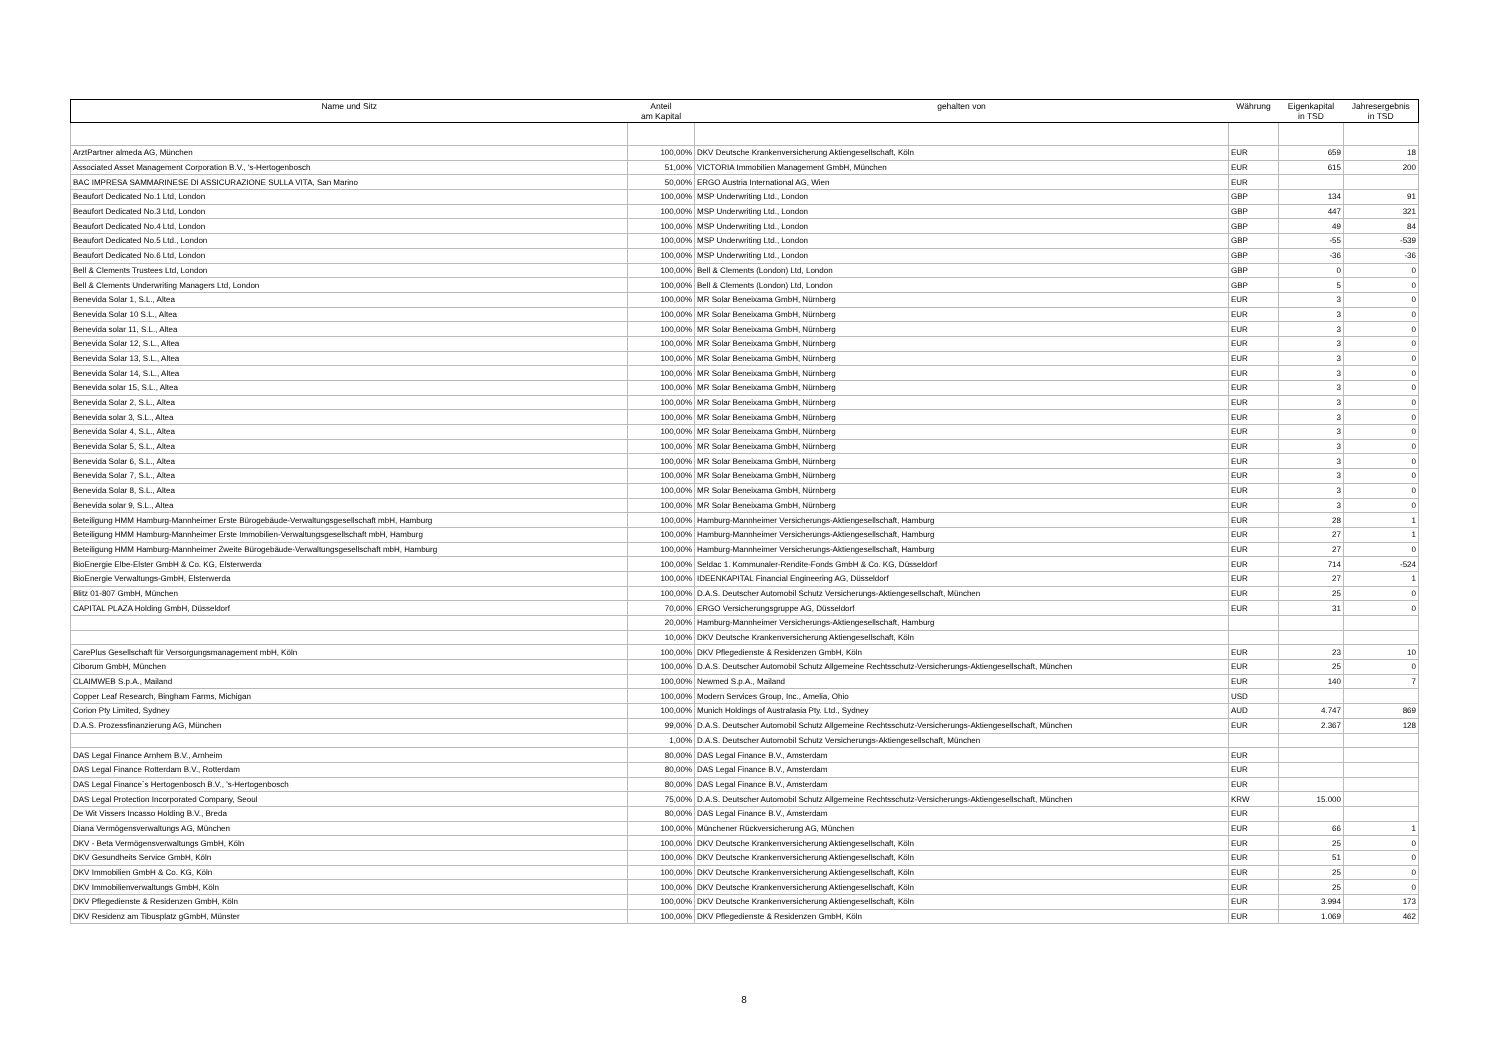| Name und Sitz | Anteil am Kapital | gehalten von | Währung | Eigenkapital in TSD | Jahresergebnis in TSD |
| --- | --- | --- | --- | --- | --- |
| ArztPartner almeda AG, München | 100,00% | DKV Deutsche Krankenversicherung Aktiengesellschaft, Köln | EUR | 659 | 18 |
| Associated Asset Management Corporation B.V., 's-Hertogenbosch | 51,00% | VICTORIA Immobilien Management GmbH, München | EUR | 615 | 200 |
| BAC IMPRESA SAMMARINESE DI ASSICURAZIONE SULLA VITA, San Marino | 50,00% | ERGO Austria International AG, Wien | EUR | | |
| Beaufort Dedicated No.1 Ltd, London | 100,00% | MSP Underwriting Ltd., London | GBP | 134 | 91 |
| Beaufort Dedicated No.3 Ltd, London | 100,00% | MSP Underwriting Ltd., London | GBP | 447 | 321 |
| Beaufort Dedicated No.4 Ltd, London | 100,00% | MSP Underwriting Ltd., London | GBP | 49 | 84 |
| Beaufort Dedicated No.5 Ltd., London | 100,00% | MSP Underwriting Ltd., London | GBP | -55 | -539 |
| Beaufort Dedicated No.6 Ltd, London | 100,00% | MSP Underwriting Ltd., London | GBP | -36 | -36 |
| Bell & Clements Trustees Ltd, London | 100,00% | Bell & Clements (London) Ltd, London | GBP | 0 | 0 |
| Bell & Clements Underwriting Managers Ltd, London | 100,00% | Bell & Clements (London) Ltd, London | GBP | 5 | 0 |
| Benevida Solar 1, S.L., Altea | 100,00% | MR Solar Beneixama GmbH, Nürnberg | EUR | 3 | 0 |
| Benevida Solar 10 S.L., Altea | 100,00% | MR Solar Beneixama GmbH, Nürnberg | EUR | 3 | 0 |
| Benevida solar 11, S.L., Altea | 100,00% | MR Solar Beneixama GmbH, Nürnberg | EUR | 3 | 0 |
| Benevida Solar 12, S.L., Altea | 100,00% | MR Solar Beneixama GmbH, Nürnberg | EUR | 3 | 0 |
| Benevida Solar 13, S.L., Altea | 100,00% | MR Solar Beneixama GmbH, Nürnberg | EUR | 3 | 0 |
| Benevida Solar 14, S.L., Altea | 100,00% | MR Solar Beneixama GmbH, Nürnberg | EUR | 3 | 0 |
| Benevida solar 15, S.L., Altea | 100,00% | MR Solar Beneixama GmbH, Nürnberg | EUR | 3 | 0 |
| Benevida Solar 2, S.L., Altea | 100,00% | MR Solar Beneixama GmbH, Nürnberg | EUR | 3 | 0 |
| Benevida solar 3, S.L., Altea | 100,00% | MR Solar Beneixama GmbH, Nürnberg | EUR | 3 | 0 |
| Benevida Solar 4, S.L., Altea | 100,00% | MR Solar Beneixama GmbH, Nürnberg | EUR | 3 | 0 |
| Benevida Solar 5, S.L., Altea | 100,00% | MR Solar Beneixama GmbH, Nürnberg | EUR | 3 | 0 |
| Benevida Solar 6, S.L., Altea | 100,00% | MR Solar Beneixama GmbH, Nürnberg | EUR | 3 | 0 |
| Benevida Solar 7, S.L., Altea | 100,00% | MR Solar Beneixama GmbH, Nürnberg | EUR | 3 | 0 |
| Benevida Solar 8, S.L., Altea | 100,00% | MR Solar Beneixama GmbH, Nürnberg | EUR | 3 | 0 |
| Benevida solar 9, S.L., Altea | 100,00% | MR Solar Beneixama GmbH, Nürnberg | EUR | 3 | 0 |
| Beteiligung HMM Hamburg-Mannheimer Erste Bürogebäude-Verwaltungsgesellschaft mbH, Hamburg | 100,00% | Hamburg-Mannheimer Versicherungs-Aktiengesellschaft, Hamburg | EUR | 28 | 1 |
| Beteiligung HMM Hamburg-Mannheimer Erste Immobilien-Verwaltungsgesellschaft mbH, Hamburg | 100,00% | Hamburg-Mannheimer Versicherungs-Aktiengesellschaft, Hamburg | EUR | 27 | 1 |
| Beteiligung HMM Hamburg-Mannheimer Zweite Bürogebäude-Verwaltungsgesellschaft mbH, Hamburg | 100,00% | Hamburg-Mannheimer Versicherungs-Aktiengesellschaft, Hamburg | EUR | 27 | 0 |
| BioEnergie Elbe-Elster GmbH & Co. KG, Elsterwerda | 100,00% | Seldac 1. Kommunaler-Rendite-Fonds GmbH & Co. KG, Düsseldorf | EUR | 714 | -524 |
| BioEnergie Verwaltungs-GmbH, Elsterwerda | 100,00% | IDEENKAPITAL Financial Engineering AG, Düsseldorf | EUR | 27 | 1 |
| Blitz 01-807 GmbH, München | 100,00% | D.A.S. Deutscher Automobil Schutz Versicherungs-Aktiengesellschaft, München | EUR | 25 | 0 |
| CAPITAL PLAZA Holding GmbH, Düsseldorf | 70,00% | ERGO Versicherungsgruppe AG, Düsseldorf | EUR | 31 | 0 |
| | 20,00% | Hamburg-Mannheimer Versicherungs-Aktiengesellschaft, Hamburg | | | |
| | 10,00% | DKV Deutsche Krankenversicherung Aktiengesellschaft, Köln | | | |
| CarePlus Gesellschaft für Versorgungsmanagement mbH, Köln | 100,00% | DKV Pflegedienste & Residenzen GmbH, Köln | EUR | 23 | 10 |
| Ciborum GmbH, München | 100,00% | D.A.S. Deutscher Automobil Schutz Allgemeine Rechtsschutz-Versicherungs-Aktiengesellschaft, München | EUR | 25 | 0 |
| CLAIMWEB S.p.A., Mailand | 100,00% | Newmed S.p.A., Mailand | EUR | 140 | 7 |
| Copper Leaf Research, Bingham Farms, Michigan | 100,00% | Modern Services Group, Inc., Amelia, Ohio | USD | | |
| Corion Pty Limited, Sydney | 100,00% | Munich Holdings of Australasia Pty. Ltd., Sydney | AUD | 4.747 | 869 |
| D.A.S. Prozessfinanzierung AG, München | 99,00% | D.A.S. Deutscher Automobil Schutz Allgemeine Rechtsschutz-Versicherungs-Aktiengesellschaft, München | EUR | 2.367 | 128 |
| | 1,00% | D.A.S. Deutscher Automobil Schutz Versicherungs-Aktiengesellschaft, München | | | |
| DAS Legal Finance Arnhem B.V., Arnheim | 80,00% | DAS Legal Finance B.V., Amsterdam | EUR | | |
| DAS Legal Finance Rotterdam B.V., Rotterdam | 80,00% | DAS Legal Finance B.V., Amsterdam | EUR | | |
| DAS Legal Finance`s Hertogenbosch B.V., 's-Hertogenbosch | 80,00% | DAS Legal Finance B.V., Amsterdam | EUR | | |
| DAS Legal Protection Incorporated Company, Seoul | 75,00% | D.A.S. Deutscher Automobil Schutz Allgemeine Rechtsschutz-Versicherungs-Aktiengesellschaft, München | KRW | 15.000 | |
| De Wit Vissers Incasso Holding B.V., Breda | 80,00% | DAS Legal Finance B.V., Amsterdam | EUR | | |
| Diana Vermögensverwaltungs AG, München | 100,00% | Münchener Rückversicherung AG, München | EUR | 66 | 1 |
| DKV - Beta Vermögensverwaltungs GmbH, Köln | 100,00% | DKV Deutsche Krankenversicherung Aktiengesellschaft, Köln | EUR | 25 | 0 |
| DKV Gesundheits Service GmbH, Köln | 100,00% | DKV Deutsche Krankenversicherung Aktiengesellschaft, Köln | EUR | 51 | 0 |
| DKV Immobilien GmbH & Co. KG, Köln | 100,00% | DKV Deutsche Krankenversicherung Aktiengesellschaft, Köln | EUR | 25 | 0 |
| DKV Immobilienverwaltungs GmbH, Köln | 100,00% | DKV Deutsche Krankenversicherung Aktiengesellschaft, Köln | EUR | 25 | 0 |
| DKV Pflegedienste & Residenzen GmbH, Köln | 100,00% | DKV Deutsche Krankenversicherung Aktiengesellschaft, Köln | EUR | 3.994 | 173 |
| DKV Residenz am Tibusplatz gGmbH, Münster | 100,00% | DKV Pflegedienste & Residenzen GmbH, Köln | EUR | 1.069 | 462 |
8